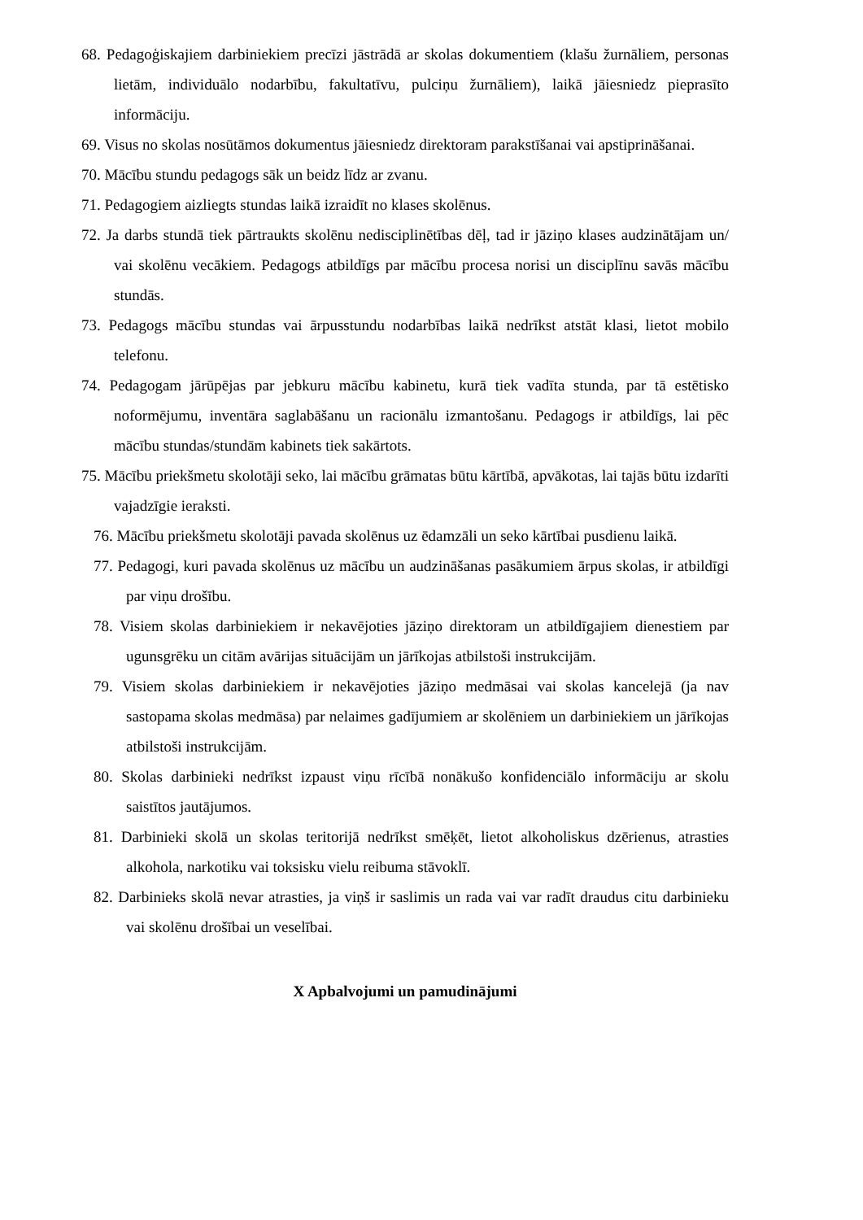68. Pedagoģiskajiem darbiniekiem precīzi jāstrādā ar skolas dokumentiem (klašu žurnāliem, personas lietām, individuālo nodarbību, fakultatīvu, pulciņu žurnāliem), laikā jāiesniedz pieprasīto informāciju.
69. Visus no skolas nosūtāmos dokumentus jāiesniedz direktoram parakstīšanai vai apstiprināšanai.
70. Mācību stundu pedagogs sāk un beidz līdz ar zvanu.
71. Pedagogiem aizliegts stundas laikā izraidīt no klases skolēnus.
72. Ja darbs stundā tiek pārtraukts skolēnu nedisciplinētības dēļ, tad ir jāziņo klases audzinātājam un/ vai skolēnu vecākiem. Pedagogs atbildīgs par mācību procesa norisi un disciplīnu savās mācību stundās.
73. Pedagogs mācību stundas vai ārpusstundu nodarbības laikā nedrīkst atstāt klasi, lietot mobilo telefonu.
74. Pedagogam jārūpējas par jebkuru mācību kabinetu, kurā tiek vadīta stunda, par tā estētisko noformējumu, inventāra saglabāšanu un racionālu izmantošanu. Pedagogs ir atbildīgs, lai pēc mācību stundas/stundām kabinets tiek sakārtots.
75. Mācību priekšmetu skolotāji seko, lai mācību grāmatas būtu kārtībā, apvākotas, lai tajās būtu izdarīti vajadzīgie ieraksti.
76. Mācību priekšmetu skolotāji pavada skolēnus uz ēdamzāli un seko kārtībai pusdienu laikā.
77. Pedagogi, kuri pavada skolēnus uz mācību un audzināšanas pasākumiem ārpus skolas, ir atbildīgi par viņu drošību.
78. Visiem skolas darbiniekiem ir nekavējoties jāziņo direktoram un atbildīgajiem dienestiem par ugunsgrēku un citām avārijas situācijām un jārīkojas atbilstoši instrukcijām.
79. Visiem skolas darbiniekiem ir nekavējoties jāziņo medmāsai vai skolas kancelejā (ja nav sastopama skolas medmāsa) par nelaimes gadījumiem ar skolēniem un darbiniekiem un jārīkojas atbilstoši instrukcijām.
80. Skolas darbinieki nedrīkst izpaust viņu rīcībā nonākušo konfidenciālo informāciju ar skolu saistītos jautājumos.
81. Darbinieki skolā un skolas teritorijā nedrīkst smēķēt, lietot alkoholiskus dzērienus, atrasties alkohola, narkotiku vai toksisku vielu reibuma stāvoklī.
82. Darbinieks skolā nevar atrasties, ja viņš ir saslimis un rada vai var radīt draudus citu darbinieku vai skolēnu drošībai un veselībai.
X Apbalvojumi un pamudinājumi